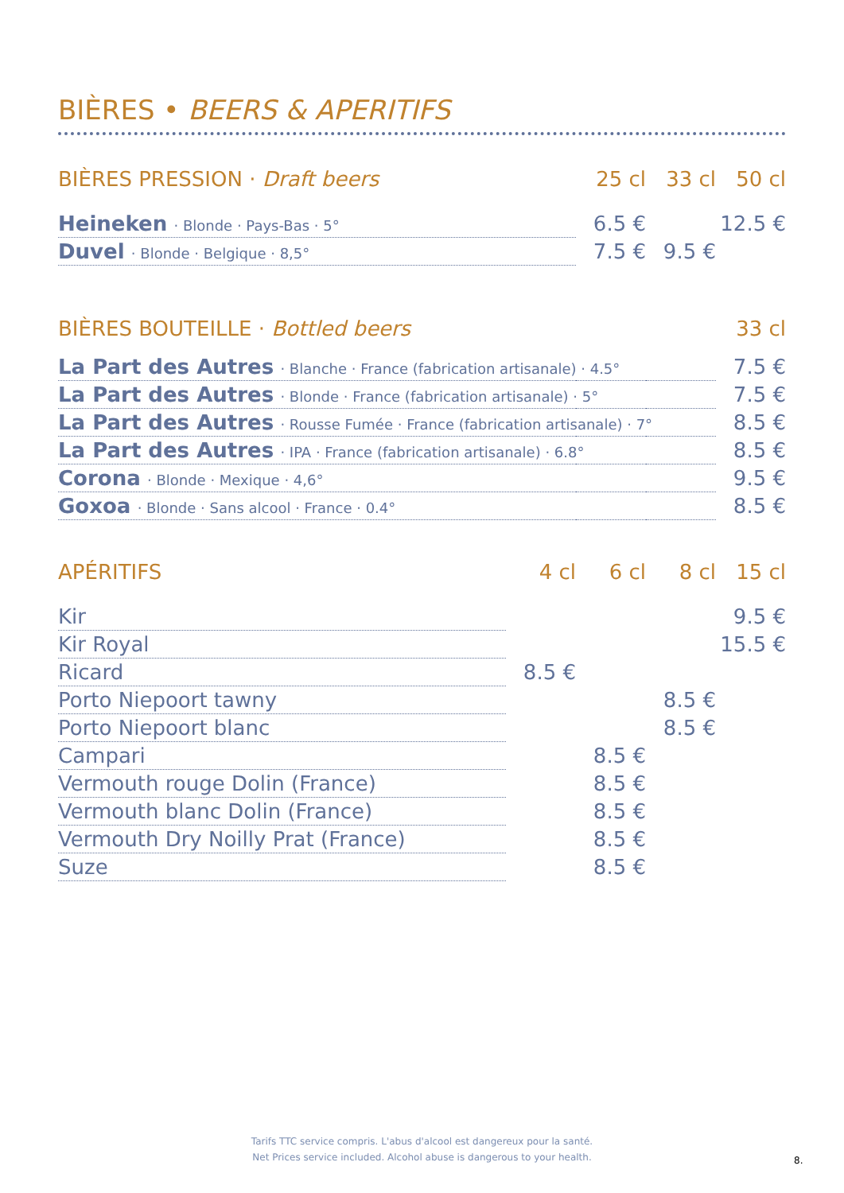BIÈRES • BEERS & APERITIFS
| BIÈRES PRESSION · Draft beers | 25 cl | 33 cl | 50 cl |
| --- | --- | --- | --- |
| Heineken · Blonde · Pays-Bas · 5° | 6.5 € | | 12.5 € |
| Duvel · Blonde · Belgique · 8,5° | 7.5 € | 9.5 € | |
| BIÈRES BOUTEILLE · Bottled beers | | | 33 cl |
| La Part des Autres · Blanche · France (fabrication artisanale) · 4.5° | | | 7.5 € |
| La Part des Autres · Blonde · France (fabrication artisanale) · 5° | | | 7.5 € |
| La Part des Autres · Rousse Fumée · France (fabrication artisanale) · 7° | | | 8.5 € |
| La Part des Autres · IPA · France (fabrication artisanale) · 6.8° | | | 8.5 € |
| Corona · Blonde · Mexique · 4,6° | | | 9.5 € |
| Goxoa · Blonde · Sans alcool · France · 0.4° | | | 8.5 € |
| APÉRITIFS | 4 cl | 6 cl | 8 cl | 15 cl |
| --- | --- | --- | --- | --- |
| Kir | | | | 9.5 € |
| Kir Royal | | | | 15.5 € |
| Ricard | 8.5 € | | | |
| Porto Niepoort tawny | | | 8.5 € | |
| Porto Niepoort blanc | | | 8.5 € | |
| Campari | | 8.5 € | | |
| Vermouth rouge Dolin (France) | | 8.5 € | | |
| Vermouth blanc Dolin (France) | | 8.5 € | | |
| Vermouth Dry Noilly Prat (France) | | 8.5 € | | |
| Suze | | 8.5 € | | |
Tarifs TTC service compris. L'abus d'alcool est dangereux pour la santé.
Net Prices service included. Alcohol abuse is dangerous to your health.
8.